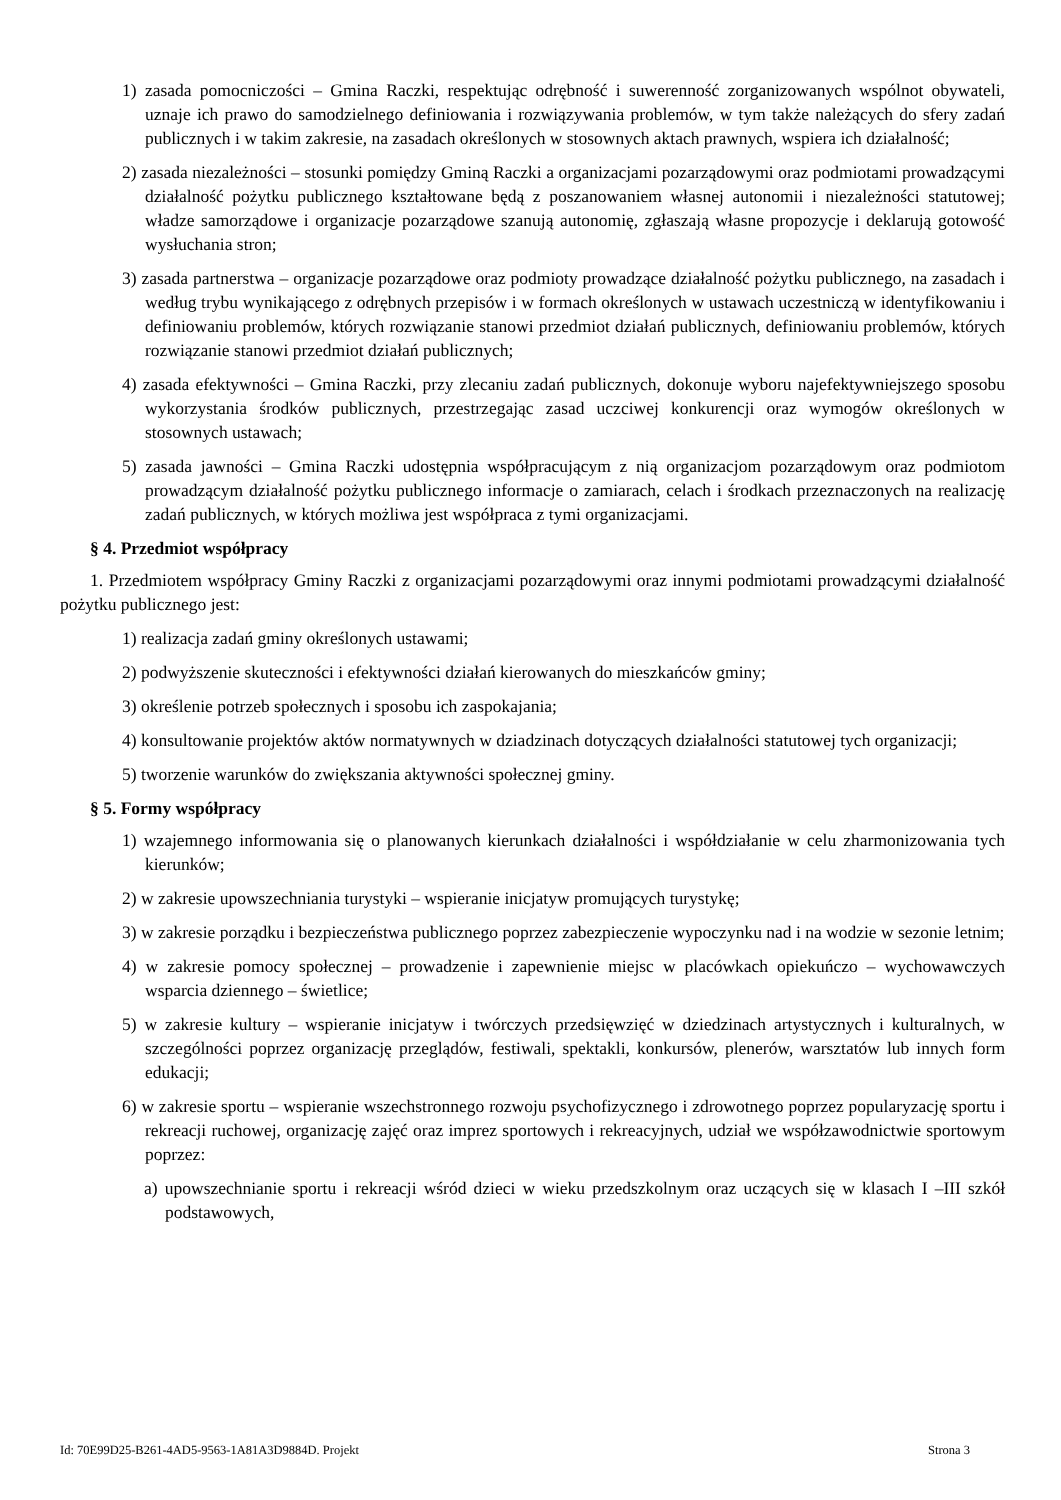1) zasada pomocniczości – Gmina Raczki, respektując odrębność i suwerenność zorganizowanych wspólnot obywateli, uznaje ich prawo do samodzielnego definiowania i rozwiązywania problemów, w tym także należących do sfery zadań publicznych i w takim zakresie, na zasadach określonych w stosownych aktach prawnych, wspiera ich działalność;
2) zasada niezależności – stosunki pomiędzy Gminą Raczki a organizacjami pozarządowymi oraz podmiotami prowadzącymi działalność pożytku publicznego kształtowane będą z poszanowaniem własnej autonomii i niezależności statutowej; władze samorządowe i organizacje pozarządowe szanują autonomię, zgłaszają własne propozycje i deklarują gotowość wysłuchania stron;
3) zasada partnerstwa – organizacje pozarządowe oraz podmioty prowadzące działalność pożytku publicznego, na zasadach i według trybu wynikającego z odrębnych przepisów i w formach określonych w ustawach uczestniczą w identyfikowaniu i definiowaniu problemów, których rozwiązanie stanowi przedmiot działań publicznych, definiowaniu problemów, których rozwiązanie stanowi przedmiot działań publicznych;
4) zasada efektywności – Gmina Raczki, przy zlecaniu zadań publicznych, dokonuje wyboru najefektywniejszego sposobu wykorzystania środków publicznych, przestrzegając zasad uczciwej konkurencji oraz wymogów określonych w stosownych ustawach;
5) zasada jawności – Gmina Raczki udostępnia współpracującym z nią organizacjom pozarządowym oraz podmiotom prowadzącym działalność pożytku publicznego informacje o zamiarach, celach i środkach przeznaczonych na realizację zadań publicznych, w których możliwa jest współpraca z tymi organizacjami.
§ 4. Przedmiot współpracy
1. Przedmiotem współpracy Gminy Raczki z organizacjami pozarządowymi oraz innymi podmiotami prowadzącymi działalność pożytku publicznego jest:
1) realizacja zadań gminy określonych ustawami;
2) podwyższenie skuteczności i efektywności działań kierowanych do mieszkańców gminy;
3) określenie potrzeb społecznych i sposobu ich zaspokajania;
4) konsultowanie projektów aktów normatywnych w dziadzinach dotyczących działalności statutowej tych organizacji;
5) tworzenie warunków do zwiększania aktywności społecznej gminy.
§ 5. Formy współpracy
1) wzajemnego informowania się o planowanych kierunkach działalności i współdziałanie w celu zharmonizowania tych kierunków;
2) w zakresie upowszechniania turystyki – wspieranie inicjatyw promujących turystykę;
3) w zakresie porządku i bezpieczeństwa publicznego poprzez zabezpieczenie wypoczynku nad i na wodzie w sezonie letnim;
4) w zakresie pomocy społecznej – prowadzenie i zapewnienie miejsc w placówkach opiekuńczo – wychowawczych wsparcia dziennego – świetlice;
5) w zakresie kultury – wspieranie inicjatyw i twórczych przedsięwzięć w dziedzinach artystycznych i kulturalnych, w szczególności poprzez organizację przeglądów, festiwali, spektakli, konkursów, plenerów, warsztatów lub innych form edukacji;
6) w zakresie sportu – wspieranie wszechstronnego rozwoju psychofizycznego i zdrowotnego poprzez popularyzację sportu i rekreacji ruchowej, organizację zajęć oraz imprez sportowych i rekreacyjnych, udział we współzawodnictwie sportowym poprzez:
a) upowszechnianie sportu i rekreacji wśród dzieci w wieku przedszkolnym oraz uczących się w klasach I –III szkół podstawowych,
Id: 70E99D25-B261-4AD5-9563-1A81A3D9884D. Projekt Strona 3